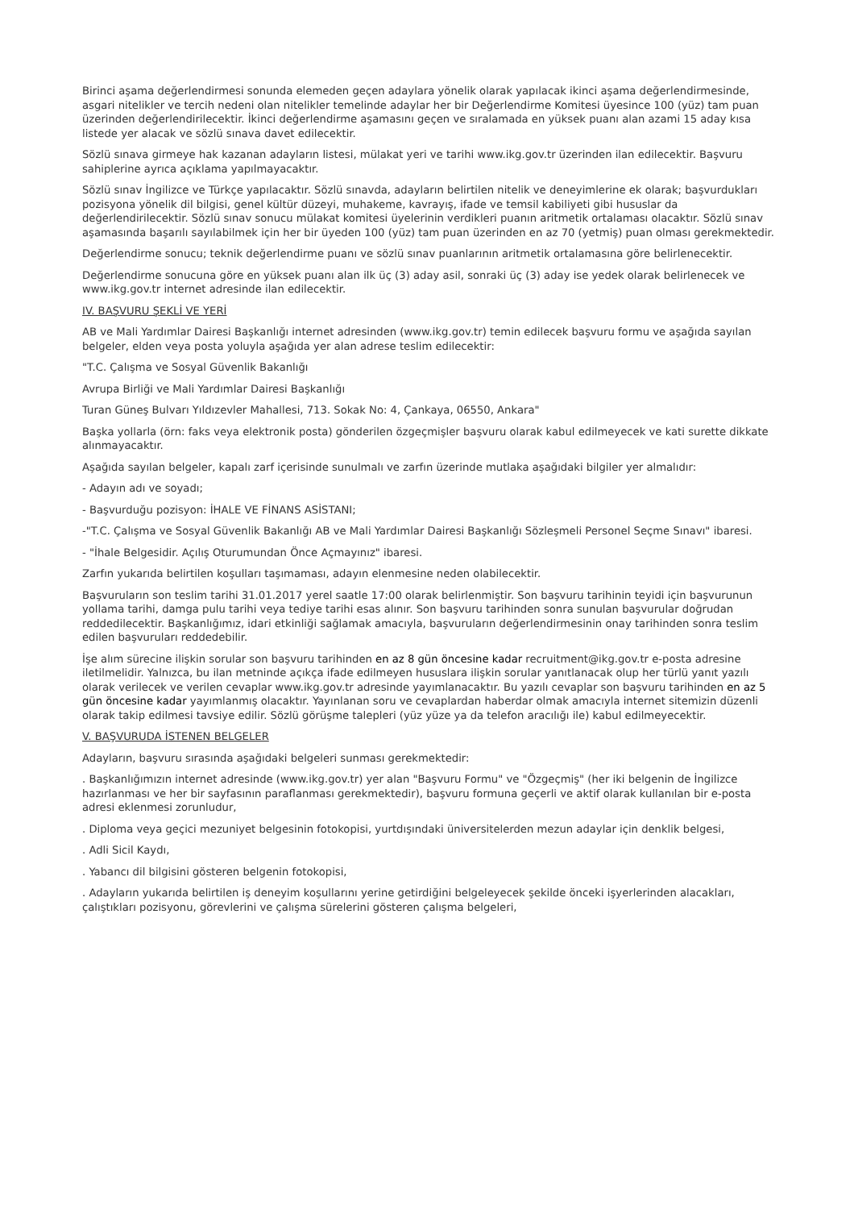Birinci aşama değerlendirmesi sonunda elemeden geçen adaylara yönelik olarak yapılacak ikinci aşama değerlendirmesinde, asgari nitelikler ve tercih nedeni olan nitelikler temelinde adaylar her bir Değerlendirme Komitesi üyesince 100 (yüz) tam puan üzerinden değerlendirilecektir. İkinci değerlendirme aşamasını geçen ve sıralamada en yüksek puanı alan azami 15 aday kısa listede yer alacak ve sözlü sınava davet edilecektir.
Sözlü sınava girmeye hak kazanan adayların listesi, mülakat yeri ve tarihi www.ikg.gov.tr üzerinden ilan edilecektir. Başvuru sahiplerine ayrıca açıklama yapılmayacaktır.
Sözlü sınav İngilizce ve Türkçe yapılacaktır. Sözlü sınavda, adayların belirtilen nitelik ve deneyimlerine ek olarak; başvurdukları pozisyona yönelik dil bilgisi, genel kültür düzeyi, muhakeme, kavrayış, ifade ve temsil kabiliyeti gibi hususlar da değerlendirilecektir. Sözlü sınav sonucu mülakat komitesi üyelerinin verdikleri puanın aritmetik ortalaması olacaktır. Sözlü sınav aşamasında başarılı sayılabilmek için her bir üyeden 100 (yüz) tam puan üzerinden en az 70 (yetmiş) puan olması gerekmektedir.
Değerlendirme sonucu; teknik değerlendirme puanı ve sözlü sınav puanlarının aritmetik ortalamasına göre belirlenecektir.
Değerlendirme sonucuna göre en yüksek puanı alan ilk üç (3) aday asil, sonraki üç (3) aday ise yedek olarak belirlenecek ve www.ikg.gov.tr internet adresinde ilan edilecektir.
IV. BAŞVURU ŞEKLİ VE YERİ
AB ve Mali Yardımlar Dairesi Başkanlığı internet adresinden (www.ikg.gov.tr) temin edilecek başvuru formu ve aşağıda sayılan belgeler, elden veya posta yoluyla aşağıda yer alan adrese teslim edilecektir:
"T.C. Çalışma ve Sosyal Güvenlik Bakanlığı
Avrupa Birliği ve Mali Yardımlar Dairesi Başkanlığı
Turan Güneş Bulvarı Yıldızevler Mahallesi, 713. Sokak No: 4, Çankaya, 06550, Ankara"
Başka yollarla (örn: faks veya elektronik posta) gönderilen özgeçmişler başvuru olarak kabul edilmeyecek ve kati surette dikkate alınmayacaktır.
Aşağıda sayılan belgeler, kapalı zarf içerisinde sunulmalı ve zarfın üzerinde mutlaka aşağıdaki bilgiler yer almalıdır:
- Adayın adı ve soyadı;
- Başvurduğu pozisyon: İHALE VE FİNANS ASİSTANI;
-"T.C. Çalışma ve Sosyal Güvenlik Bakanlığı AB ve Mali Yardımlar Dairesi Başkanlığı Sözleşmeli Personel Seçme Sınavı" ibaresi.
- "İhale Belgesidir. Açılış Oturumundan Önce Açmayınız" ibaresi.
Zarfın yukarıda belirtilen koşulları taşımaması, adayın elenmesine neden olabilecektir.
Başvuruların son teslim tarihi 31.01.2017 yerel saatle 17:00 olarak belirlenmiştir. Son başvuru tarihinin teyidi için başvurunun yollama tarihi, damga pulu tarihi veya tediye tarihi esas alınır. Son başvuru tarihinden sonra sunulan başvurular doğrudan reddedilecektir. Başkanlığımız, idari etkinliği sağlamak amacıyla, başvuruların değerlendirmesinin onay tarihinden sonra teslim edilen başvuruları reddedebilir.
İşe alım sürecine ilişkin sorular son başvuru tarihinden en az 8 gün öncesine kadar recruitment@ikg.gov.tr e-posta adresine iletilmelidir. Yalnızca, bu ilan metninde açıkça ifade edilmeyen hususlara ilişkin sorular yanıtlanacak olup her türlü yanıt yazılı olarak verilecek ve verilen cevaplar www.ikg.gov.tr adresinde yayımlanacaktır. Bu yazılı cevaplar son başvuru tarihinden en az 5 gün öncesine kadar yayımlanmış olacaktır. Yayınlanan soru ve cevaplardan haberdar olmak amacıyla internet sitemizin düzenli olarak takip edilmesi tavsiye edilir. Sözlü görüşme talepleri (yüz yüze ya da telefon aracılığı ile) kabul edilmeyecektir.
V. BAŞVURUDA İSTENEN BELGELER
Adayların, başvuru sırasında aşağıdaki belgeleri sunması gerekmektedir:
. Başkanlığımızın internet adresinde (www.ikg.gov.tr) yer alan "Başvuru Formu" ve "Özgeçmiş" (her iki belgenin de İngilizce hazırlanması ve her bir sayfasının paraflanması gerekmektedir), başvuru formuna geçerli ve aktif olarak kullanılan bir e-posta adresi eklenmesi zorunludur,
. Diploma veya geçici mezuniyet belgesinin fotokopisi, yurtdışındaki üniversitelerden mezun adaylar için denklik belgesi,
. Adli Sicil Kaydı,
. Yabancı dil bilgisini gösteren belgenin fotokopisi,
. Adayların yukarıda belirtilen iş deneyim koşullarını yerine getirdiğini belgeleyecek şekilde önceki işyerlerinden alacakları, çalıştıkları pozisyonu, görevlerini ve çalışma sürelerini gösteren çalışma belgeleri,